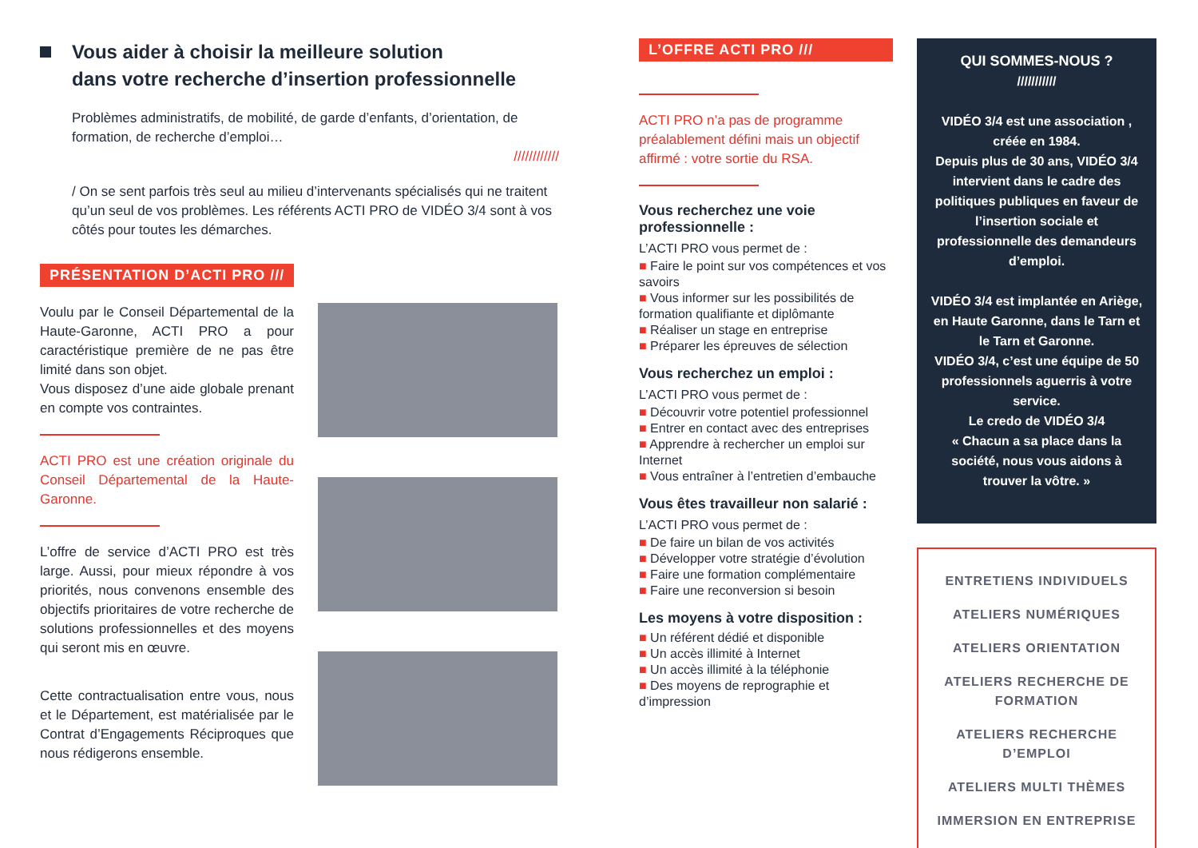Vous aider à choisir la meilleure solution
dans votre recherche d’insertion professionnelle
Problèmes administratifs, de mobilité, de garde d’enfants, d’orientation, de formation, de recherche d’emploi…
////////////
/ On se sent parfois très seul au milieu d’intervenants spécialisés qui ne traitent qu’un seul de vos problèmes. Les référents ACTI PRO de VIDÉO 3/4 sont à vos côtés pour toutes les démarches.
PRÉSENTATION D’ACTI PRO ///
Voulu par le Conseil Départemental de la Haute-Garonne, ACTI PRO a pour caractéristique première de ne pas être limité dans son objet.
Vous disposez d’une aide globale prenant en compte vos contraintes.
ACTI PRO est une création originale du Conseil Départemental de la Haute-Garonne.
L’offre de service d’ACTI PRO est très large. Aussi, pour mieux répondre à vos priorités, nous convenons ensemble des objectifs prioritaires de votre recherche de solutions professionnelles et des moyens qui seront mis en œuvre.
Cette contractualisation entre vous, nous et le Département, est matérialisée par le Contrat d’Engagements Réciproques que nous rédigerons ensemble.
L’OFFRE ACTI PRO ///
ACTI PRO n’a pas de programme préalablement défini mais un objectif affirmé : votre sortie du RSA.
Vous recherchez une voie professionnelle :
L’ACTI PRO vous permet de :
Faire le point sur vos compétences et vos savoirs
Vous informer sur les possibilités de formation qualifiante et diplômante
Réaliser un stage en entreprise
Préparer les épreuves de sélection
Vous recherchez un emploi :
L’ACTI PRO vous permet de :
Découvrir votre potentiel professionnel
Entrer en contact avec des entreprises
Apprendre à rechercher un emploi sur Internet
Vous entraîner à l’entretien d’embauche
Vous êtes travailleur non salarié :
L’ACTI PRO vous permet de :
De faire un bilan de vos activités
Développer votre stratégie d’évolution
Faire une formation complémentaire
Faire une reconversion si besoin
Les moyens à votre disposition :
Un référent dédié et disponible
Un accès illimité à Internet
Un accès illimité à la téléphonie
Des moyens de reprographie et d’impression
QUI SOMMES-NOUS ?
///////////
VIDÉO 3/4 est une association , créée en 1984.
Depuis plus de 30 ans, VIDÉO 3/4 intervient dans le cadre des politiques publiques en faveur de l’insertion sociale et professionnelle des demandeurs d’emploi.
VIDÉO 3/4 est implantée en Ariège, en Haute Garonne, dans le Tarn et le Tarn et Garonne.
VIDÉO 3/4, c’est une équipe de 50 professionnels aguerris à votre service.
Le credo de VIDÉO 3/4
« Chacun a sa place dans la société, nous vous aidons à trouver la vôtre. »
ENTRETIENS INDIVIDUELS
ATELIERS NUMÉRIQUES
ATELIERS ORIENTATION
ATELIERS RECHERCHE DE FORMATION
ATELIERS RECHERCHE D’EMPLOI
ATELIERS MULTI THÈMES
IMMERSION EN ENTREPRISE